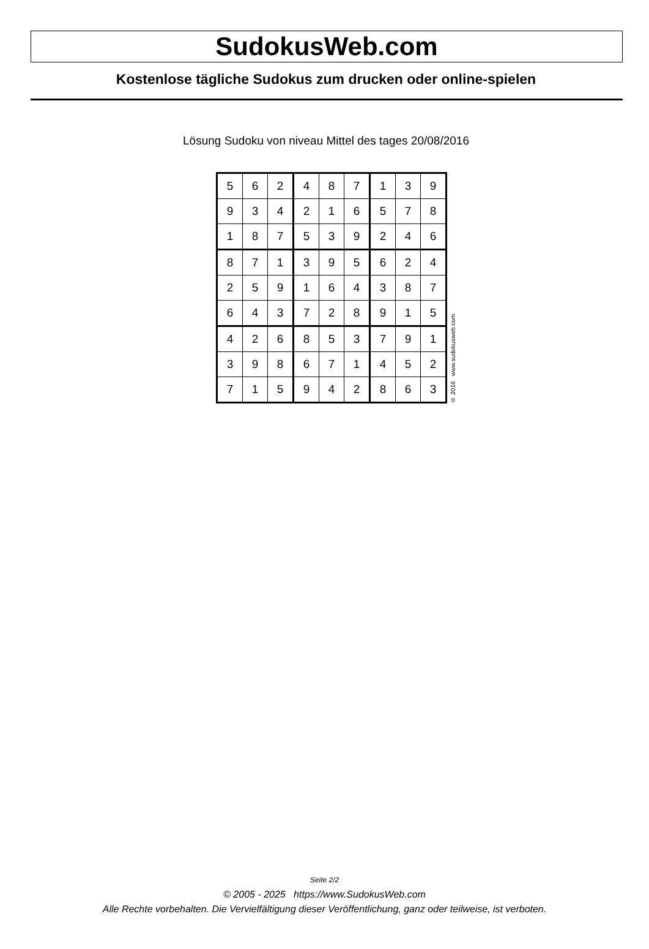SudokusWeb.com
Kostenlose tägliche Sudokus zum drucken oder online-spielen
Lösung Sudoku von niveau Mittel des tages 20/08/2016
| 5 | 6 | 2 | 4 | 8 | 7 | 1 | 3 | 9 |
| 9 | 3 | 4 | 2 | 1 | 6 | 5 | 7 | 8 |
| 1 | 8 | 7 | 5 | 3 | 9 | 2 | 4 | 6 |
| 8 | 7 | 1 | 3 | 9 | 5 | 6 | 2 | 4 |
| 2 | 5 | 9 | 1 | 6 | 4 | 3 | 8 | 7 |
| 6 | 4 | 3 | 7 | 2 | 8 | 9 | 1 | 5 |
| 4 | 2 | 6 | 8 | 5 | 3 | 7 | 9 | 1 |
| 3 | 9 | 8 | 6 | 7 | 1 | 4 | 5 | 2 |
| 7 | 1 | 5 | 9 | 4 | 2 | 8 | 6 | 3 |
© 2016 www.sudokusweb.com
Seite 2/2
© 2005 - 2025 https://www.SudokusWeb.com
Alle Rechte vorbehalten. Die Vervielfältigung dieser Veröffentlichung, ganz oder teilweise, ist verboten.